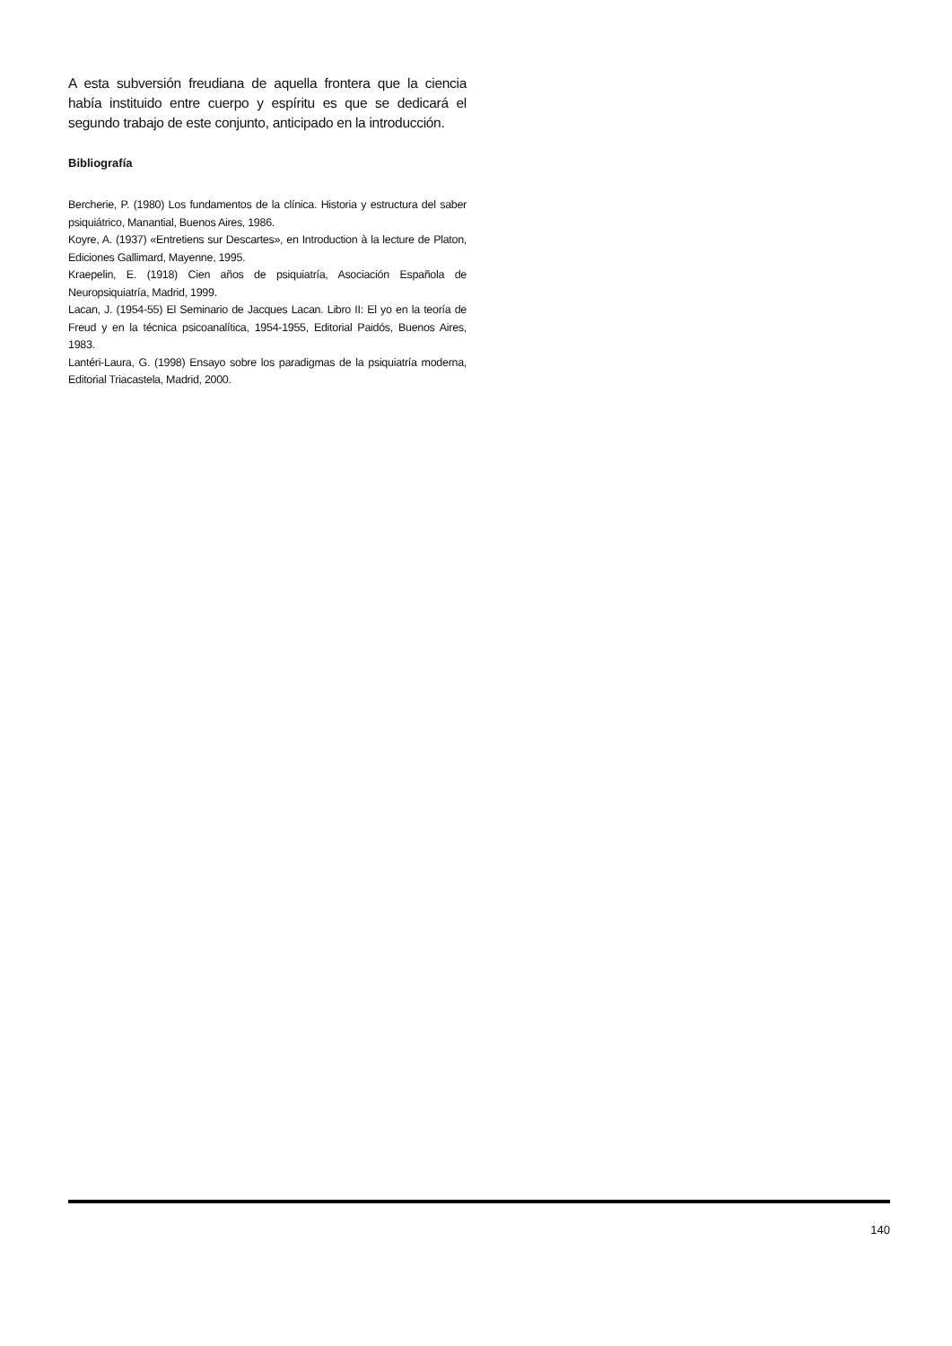A esta subversión freudiana de aquella frontera que la ciencia había instituido entre cuerpo y espíritu es que se dedicará el segundo trabajo de este conjunto, anticipado en la introducción.
Bibliografía
Bercherie, P. (1980) Los fundamentos de la clínica. Historia y estructura del saber psiquiátrico, Manantial, Buenos Aires, 1986.
Koyre, A. (1937) «Entretiens sur Descartes», en Introduction à la lecture de Platon, Ediciones Gallimard, Mayenne, 1995.
Kraepelin, E. (1918) Cien años de psiquiatría, Asociación Española de Neuropsiquiatría, Madrid, 1999.
Lacan, J. (1954-55) El Seminario de Jacques Lacan. Libro II: El yo en la teoría de Freud y en la técnica psicoanalítica, 1954-1955, Editorial Paidós, Buenos Aires, 1983.
Lantéri-Laura, G. (1998) Ensayo sobre los paradigmas de la psiquiatría moderna, Editorial Triacastela, Madrid, 2000.
140